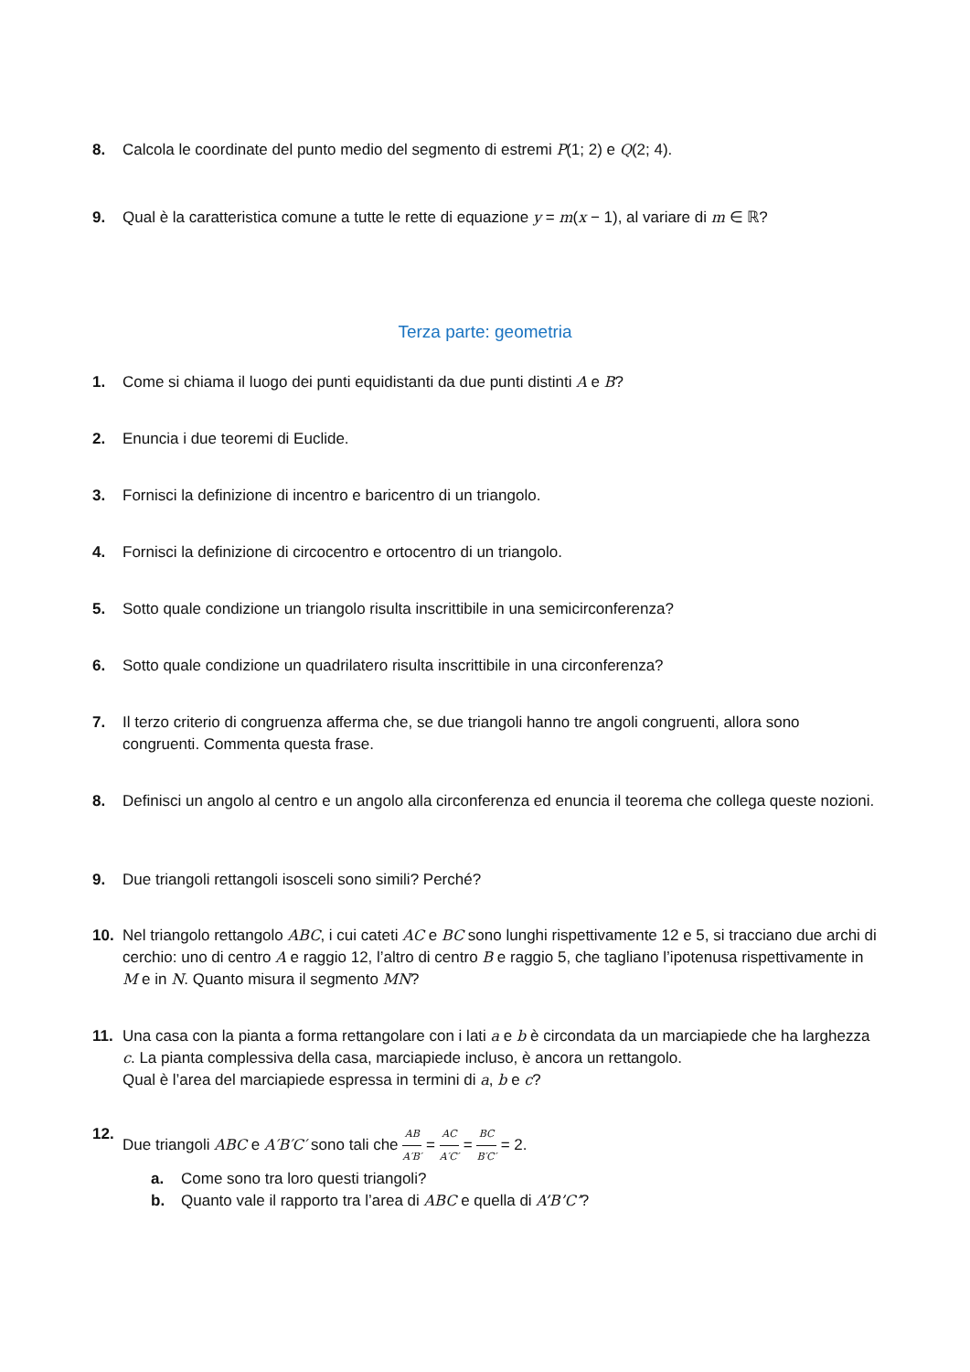8. Calcola le coordinate del punto medio del segmento di estremi P(1; 2) e Q(2; 4).
9. Qual è la caratteristica comune a tutte le rette di equazione y = m(x − 1), al variare di m ∈ ℝ?
Terza parte: geometria
1. Come si chiama il luogo dei punti equidistanti da due punti distinti A e B?
2. Enuncia i due teoremi di Euclide.
3. Fornisci la definizione di incentro e baricentro di un triangolo.
4. Fornisci la definizione di circocentro e ortocentro di un triangolo.
5. Sotto quale condizione un triangolo risulta inscrittibile in una semicirconferenza?
6. Sotto quale condizione un quadrilatero risulta inscrittibile in una circonferenza?
7. Il terzo criterio di congruenza afferma che, se due triangoli hanno tre angoli congruenti, allora sono congruenti. Commenta questa frase.
8. Definisci un angolo al centro e un angolo alla circonferenza ed enuncia il teorema che collega queste nozioni.
9. Due triangoli rettangoli isosceli sono simili? Perché?
10. Nel triangolo rettangolo ABC, i cui cateti AC e BC sono lunghi rispettivamente 12 e 5, si tracciano due archi di cerchio: uno di centro A e raggio 12, l’altro di centro B e raggio 5, che tagliano l’ipotenusa rispettivamente in M e in N. Quanto misura il segmento MN?
11. Una casa con la pianta a forma rettangolare con i lati a e b è circondata da un marciapiede che ha larghezza c. La pianta complessiva della casa, marciapiede incluso, è ancora un rettangolo.
Qual è l’area del marciapiede espressa in termini di a, b e c?
12. Due triangoli ABC e A′B′C′ sono tali che AB A′B′ = AC A′C′ = BC B′C′ = 2.
a. Come sono tra loro questi triangoli?
b. Quanto vale il rapporto tra l’area di ABC e quella di A’B’C’?